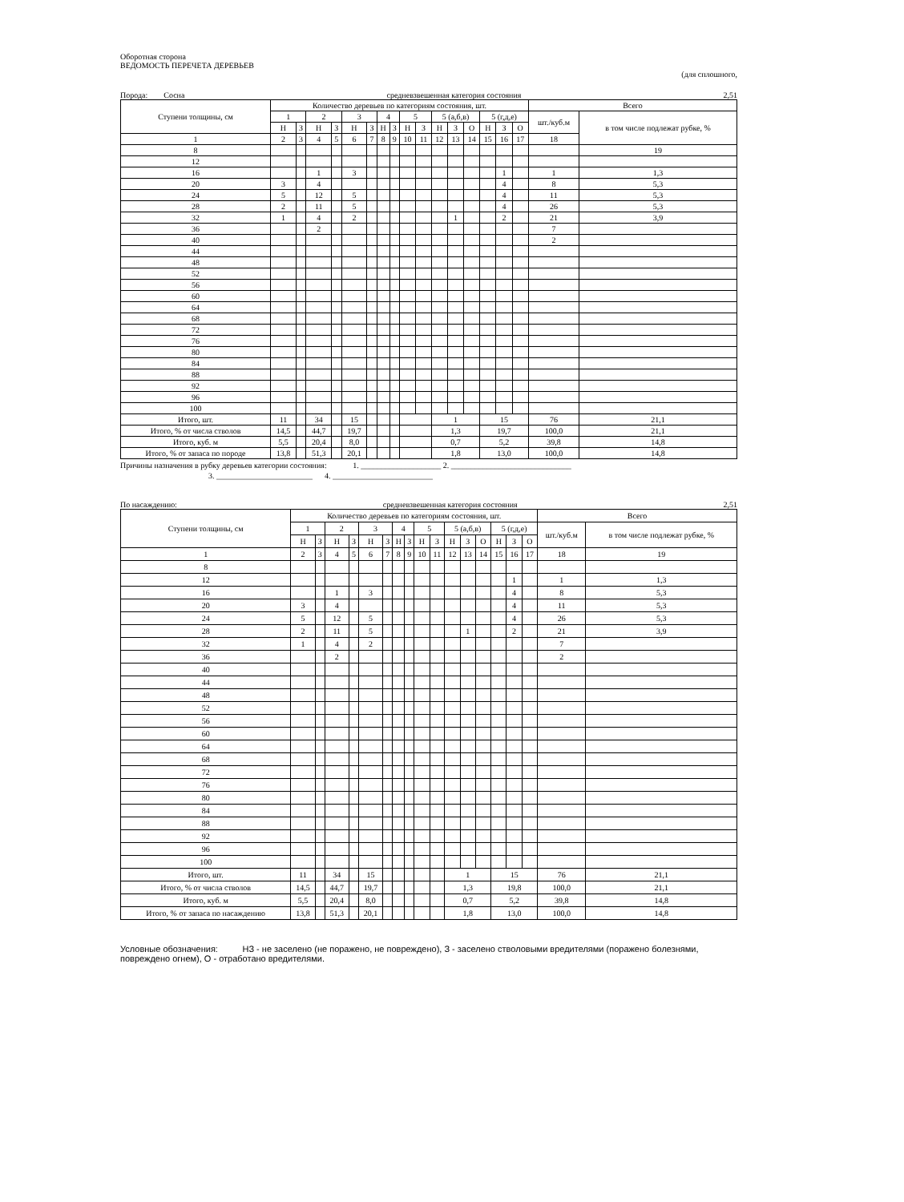Оборотная сторона
ВЕДОМОСТЬ ПЕРЕЧЕТА ДЕРЕВЬЕВ
(для сплошного,
Порода: Сосна средневзвешенная категория состояния 2,51
| Ступени толщины, см | Количество деревьев по категориям состояния, шт. | | | | | | | | | | | | | | | | Всего | |
| --- | --- | --- | --- | --- | --- | --- | --- | --- | --- | --- | --- | --- | --- | --- | --- | --- | --- | --- |
| | 1 | | 2 | | 3 | | 4 | | 5 | | 5 (а,б,в) | | | 5 (г,д,е) | | | шт./куб.м | в том числе подлежат рубке, % |
| | Н | З | Н | З | Н | З | Н | З | Н | З | Н | З | О | Н | З | О | | |
| 1 | 2 | 3 | 4 | 5 | 6 | 7 | 8 | 9 | 10 | 11 | 12 | 13 | 14 | 15 | 16 | 17 | 18 | |
| 8 | | | | | | | | | | | | | | | | | | 19 |
| 12 | | | | | | | | | | | | | | | | | | |
| 16 | | | 1 | | 3 | | | | | | | | | | 1 | | 1 | 1,3 |
| 20 | 3 | | 4 | | | | | | | | | | | | 4 | | 8 | 5,3 |
| 24 | 5 | | 12 | | 5 | | | | | | | | | | 4 | | 11 | 5,3 |
| 28 | 2 | | 11 | | 5 | | | | | | | | | | 4 | | 26 | 5,3 |
| 32 | 1 | | 4 | | 2 | | | | | | | 1 | | | 2 | | 21 | 3,9 |
| 36 | | | 2 | | | | | | | | | | | | | | 7 | |
| 40 | | | | | | | | | | | | | | | | | 2 | |
| 44 | | | | | | | | | | | | | | | | | | |
| 48 | | | | | | | | | | | | | | | | | | |
| 52 | | | | | | | | | | | | | | | | | | |
| 56 | | | | | | | | | | | | | | | | | | |
| 60 | | | | | | | | | | | | | | | | | | |
| 64 | | | | | | | | | | | | | | | | | | |
| 68 | | | | | | | | | | | | | | | | | | |
| 72 | | | | | | | | | | | | | | | | | | |
| 76 | | | | | | | | | | | | | | | | | | |
| 80 | | | | | | | | | | | | | | | | | | |
| 84 | | | | | | | | | | | | | | | | | | |
| 88 | | | | | | | | | | | | | | | | | | |
| 92 | | | | | | | | | | | | | | | | | | |
| 96 | | | | | | | | | | | | | | | | | | |
| 100 | | | | | | | | | | | | | | | | | | |
| Итого, шт. | 11 | | 34 | | 15 | | | | | | 1 | | | 15 | | | 76 | 21,1 |
| Итого, % от числа стволов | 14,5 | | 44,7 | | 19,7 | | | | | | 1,3 | | | 19,7 | | | 100,0 | 21,1 |
| Итого, куб. м | 5,5 | | 20,4 | | 8,0 | | | | | | 0,7 | | | 5,2 | | | 39,8 | 14,8 |
| Итого, % от запаса по породе | 13,8 | | 51,3 | | 20,1 | | | | | | 1,8 | | | 13,0 | | | 100,0 | 14,8 |
Причины назначения в рубку деревьев категории состояния: 1. ____________________ 2. ______________________________
3. ________________________ 4. _________________________
По насаждению: средневзвешенная категория состояния 2,51
| Ступени толщины, см | Количество деревьев по категориям состояния, шт. | | | | | | | | | | | | | | | | Всего | |
| --- | --- | --- | --- | --- | --- | --- | --- | --- | --- | --- | --- | --- | --- | --- | --- | --- | --- | --- |
| | 1 | | 2 | | 3 | | 4 | | 5 | | 5 (а,б,в) | | | 5 (г,д,е) | | | шт./куб.м | в том числе подлежат рубке, % |
| | Н | З | Н | З | Н | З | Н | З | Н | З | Н | З | О | Н | З | О | | |
| 1 | 2 | 3 | 4 | 5 | 6 | 7 | 8 | 9 | 10 | 11 | 12 | 13 | 14 | 15 | 16 | 17 | 18 | 19 |
| 8 | | | | | | | | | | | | | | | | | | |
| 12 | | | | | | | | | | | | | | | 1 | | 1 | 1,3 |
| 16 | | | 1 | | 3 | | | | | | | | | | 4 | | 8 | 5,3 |
| 20 | 3 | | 4 | | | | | | | | | | | | 4 | | 11 | 5,3 |
| 24 | 5 | | 12 | | 5 | | | | | | | | | | 4 | | 26 | 5,3 |
| 28 | 2 | | 11 | | 5 | | | | | | | 1 | | | 2 | | 21 | 3,9 |
| 32 | 1 | | 4 | | 2 | | | | | | | | | | | | 7 | |
| 36 | | | 2 | | | | | | | | | | | | | | 2 | |
| 40 | | | | | | | | | | | | | | | | | | |
| 44 | | | | | | | | | | | | | | | | | | |
| 48 | | | | | | | | | | | | | | | | | | |
| 52 | | | | | | | | | | | | | | | | | | |
| 56 | | | | | | | | | | | | | | | | | | |
| 60 | | | | | | | | | | | | | | | | | | |
| 64 | | | | | | | | | | | | | | | | | | |
| 68 | | | | | | | | | | | | | | | | | | |
| 72 | | | | | | | | | | | | | | | | | | |
| 76 | | | | | | | | | | | | | | | | | | |
| 80 | | | | | | | | | | | | | | | | | | |
| 84 | | | | | | | | | | | | | | | | | | |
| 88 | | | | | | | | | | | | | | | | | | |
| 92 | | | | | | | | | | | | | | | | | | |
| 96 | | | | | | | | | | | | | | | | | | |
| 100 | | | | | | | | | | | | | | | | | | |
| Итого, шт. | 11 | | 34 | | 15 | | | | | | 1 | | | 15 | | | 76 | 21,1 |
| Итого, % от числа стволов | 14,5 | | 44,7 | | 19,7 | | | | | | 1,3 | | | 19,8 | | | 100,0 | 21,1 |
| Итого, куб. м | 5,5 | | 20,4 | | 8,0 | | | | | | 0,7 | | | 5,2 | | | 39,8 | 14,8 |
| Итого, % от запаса по насаждению | 13,8 | | 51,3 | | 20,1 | | | | | | 1,8 | | | 13,0 | | | 100,0 | 14,8 |
Условные обозначения: НЗ - не заселено (не поражено, не повреждено), З - заселено стволовыми вредителями (поражено болезнями, повреждено огнем), О - отработано вредителями.